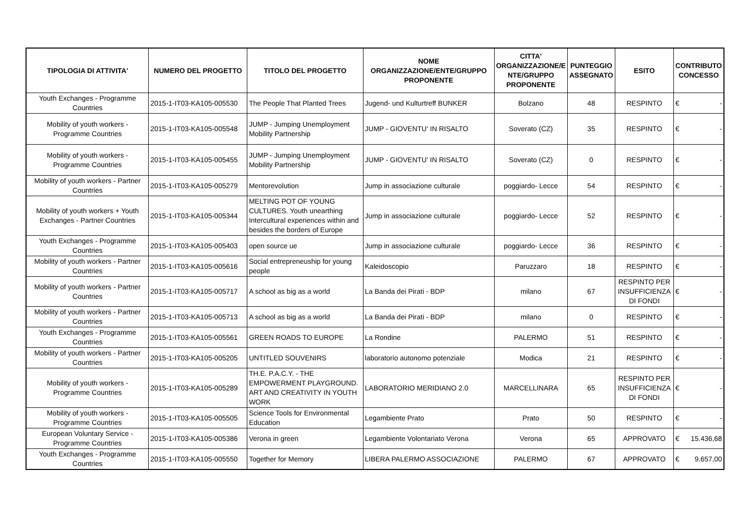| TIPOLOGIA DI ATTIVITA' | NUMERO DEL PROGETTO | TITOLO DEL PROGETTO | NOME ORGANIZZAZIONE/ENTE/GRUPPO PROPONENTE | CITTA' ORGANIZZAZIONE/E NTE/GRUPPO PROPONENTE | PUNTEGGIO ASSEGNATO | ESITO | CONTRIBUTO CONCESSO |
| --- | --- | --- | --- | --- | --- | --- | --- |
| Youth Exchanges - Programme Countries | 2015-1-IT03-KA105-005530 | The People That Planted Trees | Jugend- und Kulturtreff BUNKER | Bolzano | 48 | RESPINTO | € - |
| Mobility of youth workers - Programme Countries | 2015-1-IT03-KA105-005548 | JUMP - Jumping Unemployment Mobility Partnership | JUMP - GIOVENTU' IN RISALTO | Soverato (CZ) | 35 | RESPINTO | € - |
| Mobility of youth workers - Programme Countries | 2015-1-IT03-KA105-005455 | JUMP - Jumping Unemployment Mobility Partnership | JUMP - GIOVENTU' IN RISALTO | Soverato (CZ) | 0 | RESPINTO | € - |
| Mobility of youth workers - Partner Countries | 2015-1-IT03-KA105-005279 | Mentorevolution | Jump in associazione culturale | poggiardo- Lecce | 54 | RESPINTO | € - |
| Mobility of youth workers + Youth Exchanges - Partner Countries | 2015-1-IT03-KA105-005344 | MELTING POT OF YOUNG CULTURES. Youth unearthing Intercultural experiences within and besides the borders of Europe | Jump in associazione culturale | poggiardo- Lecce | 52 | RESPINTO | € - |
| Youth Exchanges - Programme Countries | 2015-1-IT03-KA105-005403 | open source ue | Jump in associazione culturale | poggiardo- Lecce | 36 | RESPINTO | € - |
| Mobility of youth workers - Partner Countries | 2015-1-IT03-KA105-005616 | Social entrepreneuship for young people | Kaleidoscopio | Paruzzaro | 18 | RESPINTO | € - |
| Mobility of youth workers - Partner Countries | 2015-1-IT03-KA105-005717 | A school as big as a world | La Banda dei Pirati - BDP | milano | 67 | RESPINTO PER INSUFFICIENZA DI FONDI | € - |
| Mobility of youth workers - Partner Countries | 2015-1-IT03-KA105-005713 | A school as big as a world | La Banda dei Pirati - BDP | milano | 0 | RESPINTO | € - |
| Youth Exchanges - Programme Countries | 2015-1-IT03-KA105-005561 | GREEN ROADS TO EUROPE | La Rondine | PALERMO | 51 | RESPINTO | € - |
| Mobility of youth workers - Partner Countries | 2015-1-IT03-KA105-005205 | UNTITLED SOUVENIRS | laboratorio autonomo potenziale | Modica | 21 | RESPINTO | € - |
| Mobility of youth workers - Programme Countries | 2015-1-IT03-KA105-005289 | TH.E. P.A.C.Y. - THE EMPOWERMENT PLAYGROUND. ART AND CREATIVITY IN YOUTH WORK | LABORATORIO MERIDIANO 2.0 | MARCELLINARA | 65 | RESPINTO PER INSUFFICIENZA DI FONDI | € - |
| Mobility of youth workers - Programme Countries | 2015-1-IT03-KA105-005505 | Science Tools for Environmental Education | Legambiente Prato | Prato | 50 | RESPINTO | € - |
| European Voluntary Service - Programme Countries | 2015-1-IT03-KA105-005386 | Verona in green | Legambiente Volontariato Verona | Verona | 65 | APPROVATO | € 15.436,68 |
| Youth Exchanges - Programme Countries | 2015-1-IT03-KA105-005550 | Together for Memory | LIBERA PALERMO ASSOCIAZIONE | PALERMO | 67 | APPROVATO | € 9.657,00 |